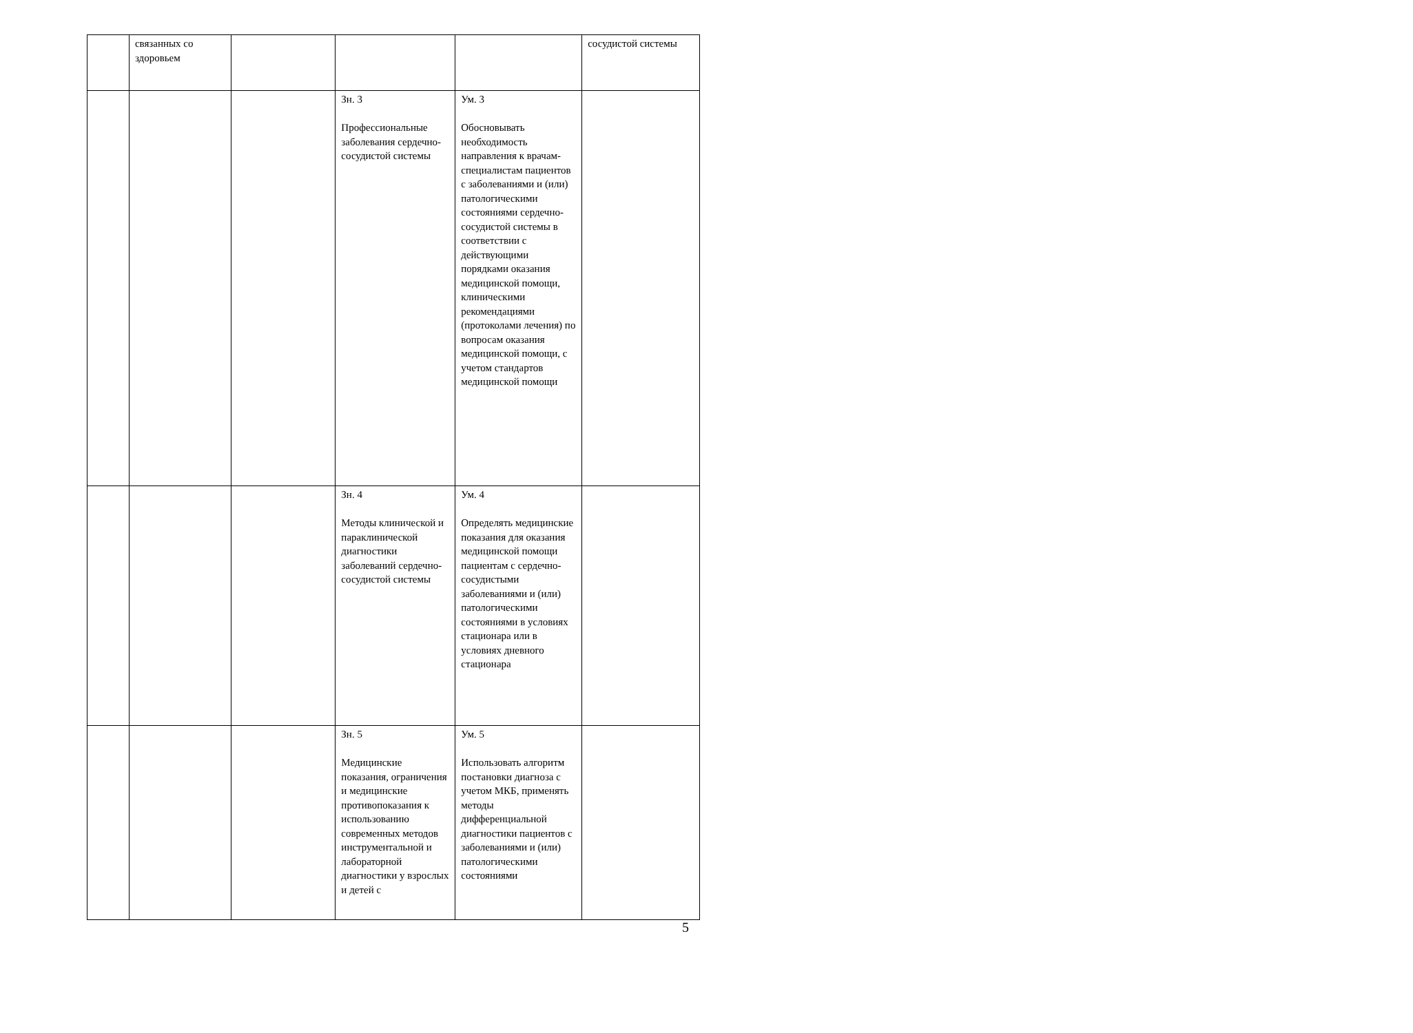| | связанных со здоровьем | | | | сосудистой системы |
| | | | Зн. 3 Профессиональные заболевания сердечно-сосудистой системы | Ум. 3 Обосновывать необходимость направления к врачам-специалистам пациентов с заболеваниями и (или) патологическими состояниями сердечно-сосудистой системы в соответствии с действующими порядками оказания медицинской помощи, клиническими рекомендациями (протоколами лечения) по вопросам оказания медицинской помощи, с учетом стандартов медицинской помощи | |
| | | | Зн. 4 Методы клинической и параклинической диагностики заболеваний сердечно-сосудистой системы | Ум. 4 Определять медицинские показания для оказания медицинской помощи пациентам с сердечно-сосудистыми заболеваниями и (или) патологическими состояниями в условиях стационара или в условиях дневного стационара | |
| | | | Зн. 5 Медицинские показания, ограничения и медицинские противопоказания к использованию современных методов инструментальной и лабораторной диагностики у взрослых и детей с | Ум. 5 Использовать алгоритм постановки диагноза с учетом МКБ, применять методы дифференциальной диагностики пациентов с заболеваниями и (или) патологическими состояниями | |
5